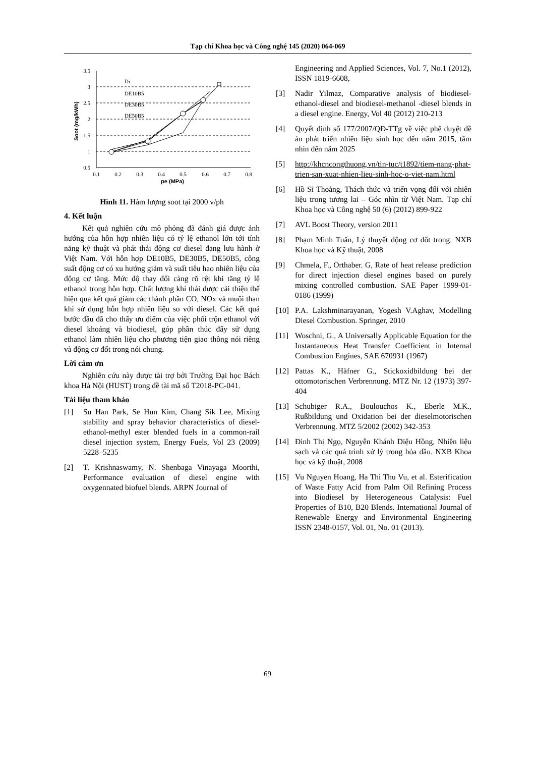Tạp chí Khoa học và Công nghệ 145 (2020) 064-069
3.5
3
2.5
2
1.5
1
0.5
0.1
0.2
0.3
0.4
0.5
0.6
0.7
0.8
pe (MPa)
Soot (mg/kWh)
Di
DE10B5
DE30B5
DE50B5
Hình 11. Hàm lượng soot tại 2000 v/ph
4. Kết luận
Kết quả nghiên cứu mô phỏng đã đánh giá được ảnh hưởng của hỗn hợp nhiên liệu có tỷ lệ ethanol lớn tới tính năng kỹ thuật và phát thải động cơ diesel đang lưu hành ở Việt Nam. Với hỗn hợp DE10B5, DE30B5, DE50B5, công suất động cơ có xu hướng giảm và suất tiêu hao nhiên liệu của động cơ tăng. Mức độ thay đổi càng rõ rệt khi tăng tỷ lệ ethanol trong hỗn hợp. Chất lượng khí thải được cải thiện thể hiện qua kết quả giảm các thành phần CO, NOx và muội than khi sử dụng hỗn hợp nhiên liệu so với diesel. Các kết quả bước đầu đã cho thấy ưu điểm của việc phối trộn ethanol với diesel khoáng và biodiesel, góp phần thúc đẩy sử dụng ethanol làm nhiên liệu cho phương tiện giao thông nói riêng và động cơ đốt trong nói chung.
Lời cảm ơn
Nghiên cứu này được tài trợ bởi Trường Đại học Bách khoa Hà Nội (HUST) trong đề tài mã số T2018-PC-041.
Tài liệu tham khảo
[1] Su Han Park, Se Hun Kim, Chang Sik Lee, Mixing stability and spray behavior characteristics of diesel-ethanol-methyl ester blended fuels in a common-rail diesel injection system, Energy Fuels, Vol 23 (2009) 5228–5235
[2] T. Krishnaswamy, N. Shenbaga Vinayaga Moorthi, Performance evaluation of diesel engine with oxygennated biofuel blends. ARPN Journal of
Engineering and Applied Sciences, Vol. 7, No.1 (2012), ISSN 1819-6608,
[3] Nadir Yilmaz, Comparative analysis of biodiesel-ethanol-diesel and biodiesel-methanol -diesel blends in a diesel engine. Energy, Vol 40 (2012) 210-213
[4] Quyết định số 177/2007/QĐ-TTg về việc phê duyệt đề án phát triển nhiên liệu sinh học đến năm 2015, tầm nhìn đến năm 2025
[5] http://khcncongthuong.vn/tin-tuc/t1892/tiem-nang-phat-trien-san-xuat-nhien-lieu-sinh-hoc-o-viet-nam.html
[6] Hồ Sĩ Thoảng, Thách thức và triển vọng đối với nhiên liệu trong tương lai – Góc nhìn từ Việt Nam. Tạp chí Khoa học và Công nghệ 50 (6) (2012) 899-922
[7] AVL Boost Theory, version 2011
[8] Phạm Minh Tuấn, Lý thuyết động cơ đốt trong. NXB Khoa học và Kỹ thuật, 2008
[9] Chmela, F., Orthaber. G, Rate of heat release prediction for direct injection diesel engines based on purely mixing controlled combustion. SAE Paper 1999-01-0186 (1999)
[10] P.A. Lakshminarayanan, Yogesh V.Aghav, Modelling Diesel Combustion. Springer, 2010
[11] Woschni, G., A Universally Applicable Equation for the Instantaneous Heat Transfer Coefficient in Internal Combustion Engines, SAE 670931 (1967)
[12] Pattas K., Häfner G., Stickoxidbildung bei der ottomotorischen Verbrennung. MTZ Nr. 12 (1973) 397-404
[13] Schubiger R.A., Boulouchos K., Eberle M.K., Rußbildung und Oxidation bei der dieselmotorischen Verbrennung. MTZ 5/2002 (2002) 342-353
[14] Đinh Thị Ngọ, Nguyễn Khánh Diệu Hồng, Nhiên liệu sạch và các quá trình xử lý trong hóa dầu. NXB Khoa học và kỹ thuật, 2008
[15] Vu Nguyen Hoang, Ha Thi Thu Vu, et al. Esterification of Waste Fatty Acid from Palm Oil Refining Process into Biodiesel by Heterogeneous Catalysis: Fuel Properties of B10, B20 Blends. International Journal of Renewable Energy and Environmental Engineering ISSN 2348-0157, Vol. 01, No. 01 (2013).
69